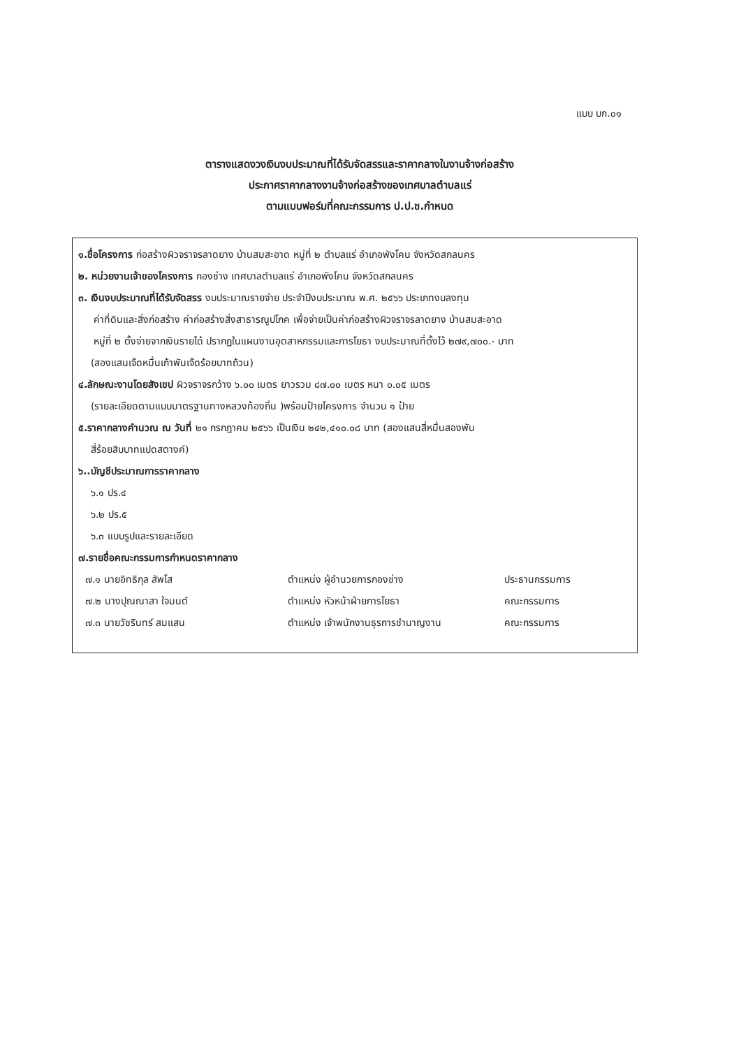แบบ บก.๐๑
ตารางแสดงวงเงินงบประมาณที่ได้รับจัดสรรและราคากลางในงานจ้างก่อสร้าง
ประกาศราคากลางงานจ้างก่อสร้างของเทศบาลตำบลแร่
ตามแบบฟอร์มที่คณะกรรมการ ป.ป.ช.กำหนด
๑.ชื่อโครงการ ก่อสร้างผิวจราจรลาดยาง บ้านสมสะอาด หมู่ที่ ๒ ตำบลแร่ อำเภอพังโคน จังหวัดสกลนคร
๒. หน่วยงานเจ้าของโครงการ กองช่าง เทศบาลตำบลแร่ อำเภอพังโคน จังหวัดสกลนคร
๓. เงินงบประมาณที่ได้รับจัดสรร งบประมาณรายจ่าย ประจำปีงบประมาณ พ.ศ. ๒๕๖๖ ประเภทงบลงทุน
ค่าที่ดินและสิ่งก่อสร้าง ค่าก่อสร้างสิ่งสาธารณูปโภค เพื่อจ่ายเป็นค่าก่อสร้างผิวจราจรลาดยาง บ้านสมสะอาด
หมู่ที่ ๒ ตั้งจ่ายจากเงินรายได้ ปรากฏในแผนงานอุตสาหกรรมและการโยธา งบประมาณที่ตั้งไว้ ๒๗๙,๗๐๐.- บาท
(สองแสนเจ็ดหมื่นเก้าพันเจ็ดร้อยบาทถ้วน)
๔.ลักษณะงานโดยสังเขป ผิวจราจรกว้าง ๖.๐๐ เมตร ยาวรวม ๘๗.๐๐ เมตร หนา ๐.๐๕ เมตร
(รายละเอียดตามแบบมาตรฐานทางหลวงท้องถิ่น )พร้อมป้ายโครงการ จำนวน ๑ ป้าย
๕.ราคากลางคำนวณ ณ วันที่ ๒๑ กรกฎาคม ๒๕๖๖ เป็นเงิน ๒๔๒,๔๑๐.๐๘ บาท (สองแสนสี่หมื่นสองพัน
สี่ร้อยสิบบาทแปดสตางค์)
๖..บัญชีประมาณการราคากลาง
๖.๑ ปร.๔
๖.๒ ปร.๕
๖.๓ แบบรูปและรายละเอียด
๗.รายชื่อคณะกรรมการกำหนดราคากลาง
๗.๑ นายอิทธิกุล สัพโส ตำแหน่ง ผู้อำนวยการกองช่าง ประธานกรรมการ
๗.๒ นางปุณณาสา ใจมนต์ ตำแหน่ง หัวหน้าฝ่ายการโยธา คณะกรรมการ
๗.๓ นายวัชรินทร์ สมแสน ตำแหน่ง เจ้าพนักงานธุรการชำนาญงาน คณะกรรมการ